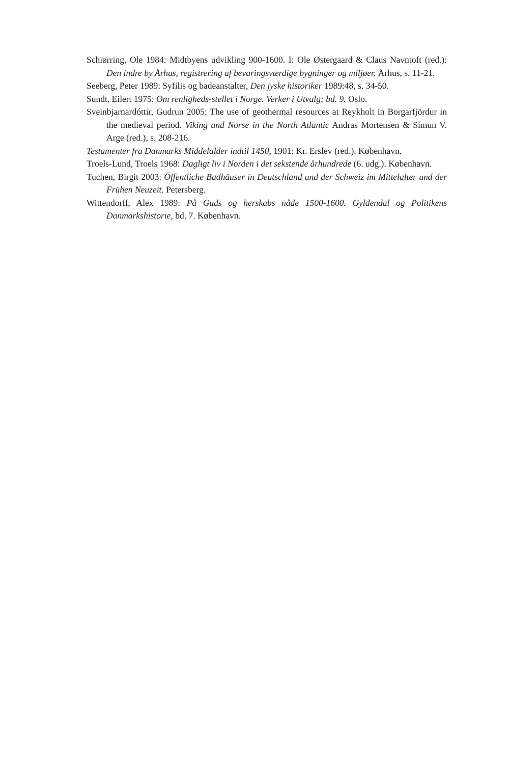Schiørring, Ole 1984: Midtbyens udvikling 900-1600. I: Ole Østergaard & Claus Navntoft (red.): Den indre by Århus, registrering af bevaringsværdige bygninger og miljøer. Århus, s. 11-21.
Seeberg, Peter 1989: Syfilis og badeanstalter, Den jyske historiker 1989:48, s. 34-50.
Sundt, Eilert 1975: Om renligheds-stellet i Norge. Verker i Utvalg; bd. 9. Oslo.
Sveinbjarnardóttir, Gudrun 2005: The use of geothermal resources at Reykholt in Borgarfjördur in the medieval period. Viking and Norse in the North Atlantic Andras Mortensen & Símun V. Arge (red.), s. 208-216.
Testamenter fra Danmarks Middelalder indtil 1450, 1901: Kr. Erslev (red.). København.
Troels-Lund, Troels 1968: Dagligt liv i Norden i det sekstende århundrede (6. udg.). København.
Tuchen, Birgit 2003: Öffentliche Badhäuser in Deutschland und der Schweiz im Mittelalter und der Frühen Neuzeit. Petersberg.
Wittendorff, Alex 1989: På Guds og herskabs nåde 1500-1600. Gyldendal og Politikens Danmarkshistorie, bd. 7. København.